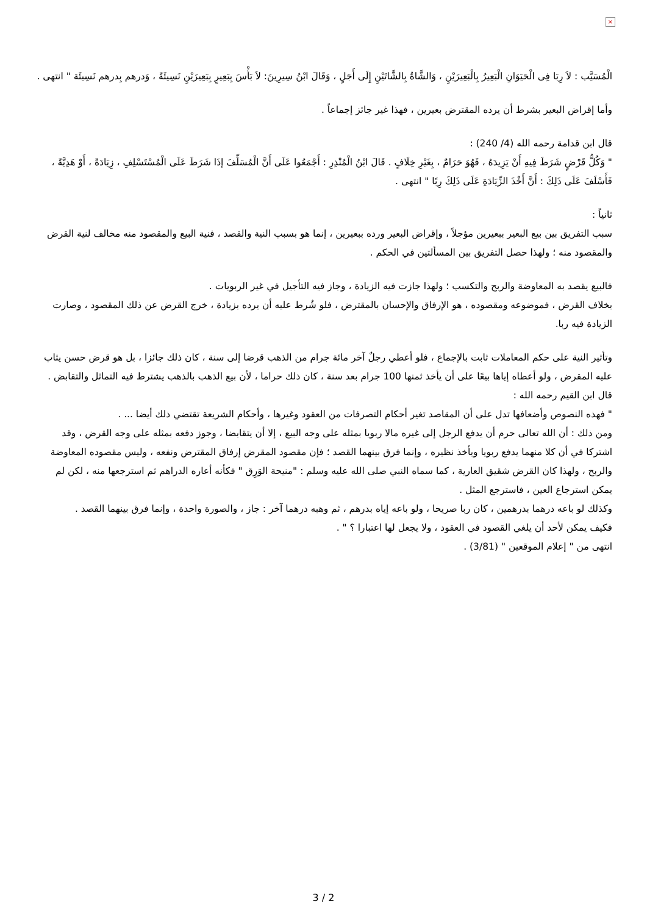×
الْمُسَيَّب : لاَ رِبَا فِى الْحَيَوَانِ الْبَعِيرُ بِالْبَعِيرَيْنِ ، وَالشَّاةُ بِالشَّاتَيْنِ إِلَى أَجَلٍ ، وَقَالَ ابْنُ سِيرِينَ: لاَ بَأْسَ بِبَعِيرٍ بِبَعِيرَيْنِ نَسِيئَةً ، وَدرهم بِدرهم نَسِيئَة " انتهى .
وأما إقراض البعير بشرط أن يرده المقترض بعيرين ، فهذا غير جائز إجماعاً .
قال ابن قدامة رحمه الله (4/ 240) :
" وَكُلُّ قَرْضٍ شَرَطَ فِيهِ أَنْ يَزِيدَهُ ، فَهُوَ حَرَامٌ ، بِغَيْرِ خِلَافٍ . قَالَ ابْنُ الْمُنْذِرِ : أَجْمَعُوا عَلَى أَنَّ الْمُسَلِّفَ إذَا شَرَطَ عَلَى الْمُسْتَسْلِفِ ، زِيَادَةً ، أَوْ هَدِيَّةً ، فَأَسْلَفَ عَلَى ذَلِكَ : أَنَّ أَخْذَ الزِّيَادَةِ عَلَى ذَلِكَ رِبًا " انتهى .
ثانياً :
سبب التفريق بين بيع البعير ببعيرين مؤجلاً ، وإقراض البعير ورده ببعيرين ، إنما هو بسبب النية والقصد ، فنية البيع والمقصود منه مخالف لنية القرض والمقصود منه ؛ ولهذا حصل التفريق بين المسألتين في الحكم .
فالبيع يقصد به المعاوضة والربح والتكسب ؛ ولهذا جازت فيه الزيادة ، وجاز فيه التأجيل في غير الربويات .
بخلاف القرض ، فموضوعه ومقصوده ، هو الإرفاق والإحسان بالمقترض ، فلو شُرط عليه أن يرده بزيادة ، خرج القرض عن ذلك المقصود ، وصارت الزيادة فيه ربا.
وتأثير النية على حكم المعاملات ثابت بالإجماع ، فلو أعطي رجلٌ آخر مائة جرام من الذهب قرضا إلى سنة ، كان ذلك جائزا ، بل هو قرض حسن يثاب عليه المقرض ، ولو أعطاه إياها بيعًا على أن يأخذ ثمنها 100 جرام بعد سنة ، كان ذلك حراما ، لأن بيع الذهب بالذهب يشترط فيه التماثل والتقابض .
قال ابن القيم رحمه الله :
" فهذه النصوص وأضعافها تدل على أن المقاصد تغير أحكام التصرفات من العقود وغيرها ، وأحكام الشريعة تقتضي ذلك أيضا ... .
ومن ذلك : أن الله تعالى حرم أن يدفع الرجل إلى غيره مالا ربويا بمثله على وجه البيع ، إلا أن يتقابضا ، وجوز دفعه بمثله على وجه القرض ، وقد اشتركا في أن كلا منهما يدفع ربويا ويأخذ نظيره ، وإنما فرق بينهما القصد ؛ فإن مقصود المقرض إرفاق المقترض ونفعه ، وليس مقصوده المعاوضة والربح ، ولهذا كان القرض شقيق العارية ، كما سماه النبي صلى الله عليه وسلم : "منيحة الوَرِق " فكأنه أعاره الدراهم ثم استرجعها منه ، لكن لم يمكن استرجاع العين ، فاسترجع المثل .
وكذلك لو باعه درهما بدرهمين ، كان ربا صريحا ، ولو باعه إياه بدرهم ، ثم وهبه درهما آخر : جاز ، والصورة واحدة ، وإنما فرق بينهما القصد .
فكيف يمكن لأحد أن يلغي القصود في العقود ، ولا يجعل لها اعتبارا ؟ " .
انتهى من " إعلام الموقعين " (3/81) .
3 / 2